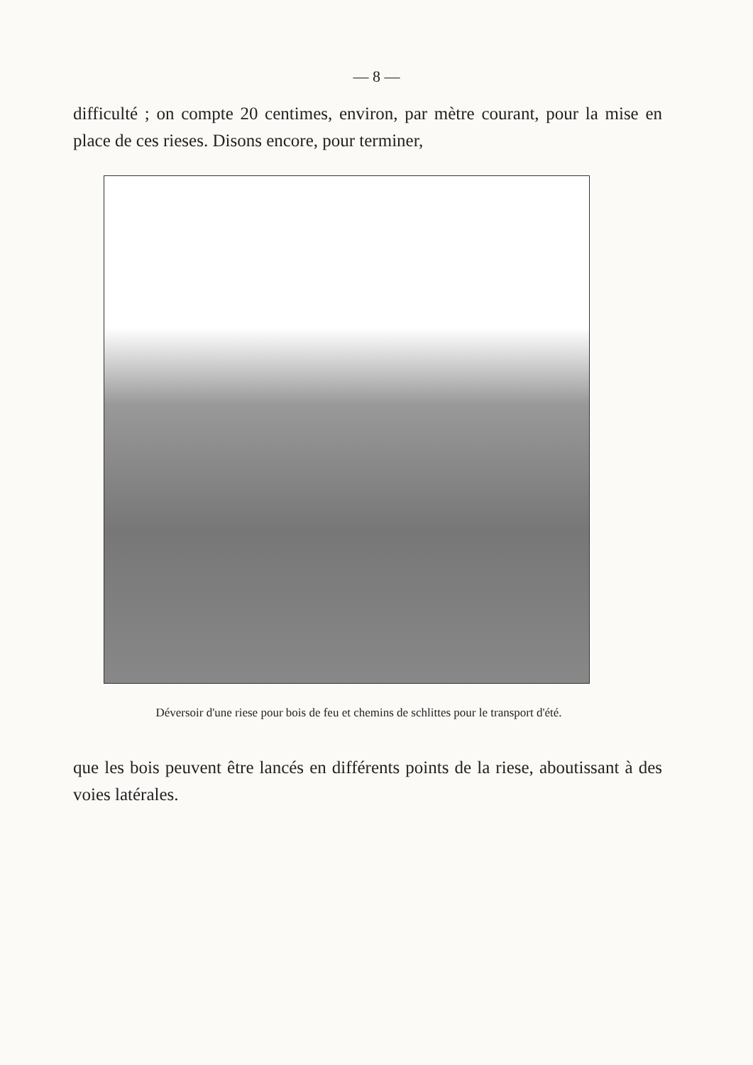— 8 —
difficulté ; on compte 20 centimes, environ, par mètre courant, pour la mise en place de ces rieses. Disons encore, pour terminer,
Déversoir d'une riese pour bois de feu et chemins de schlittes pour le transport d'été.
que les bois peuvent être lancés en différents points de la riese, aboutissant à des voies latérales.